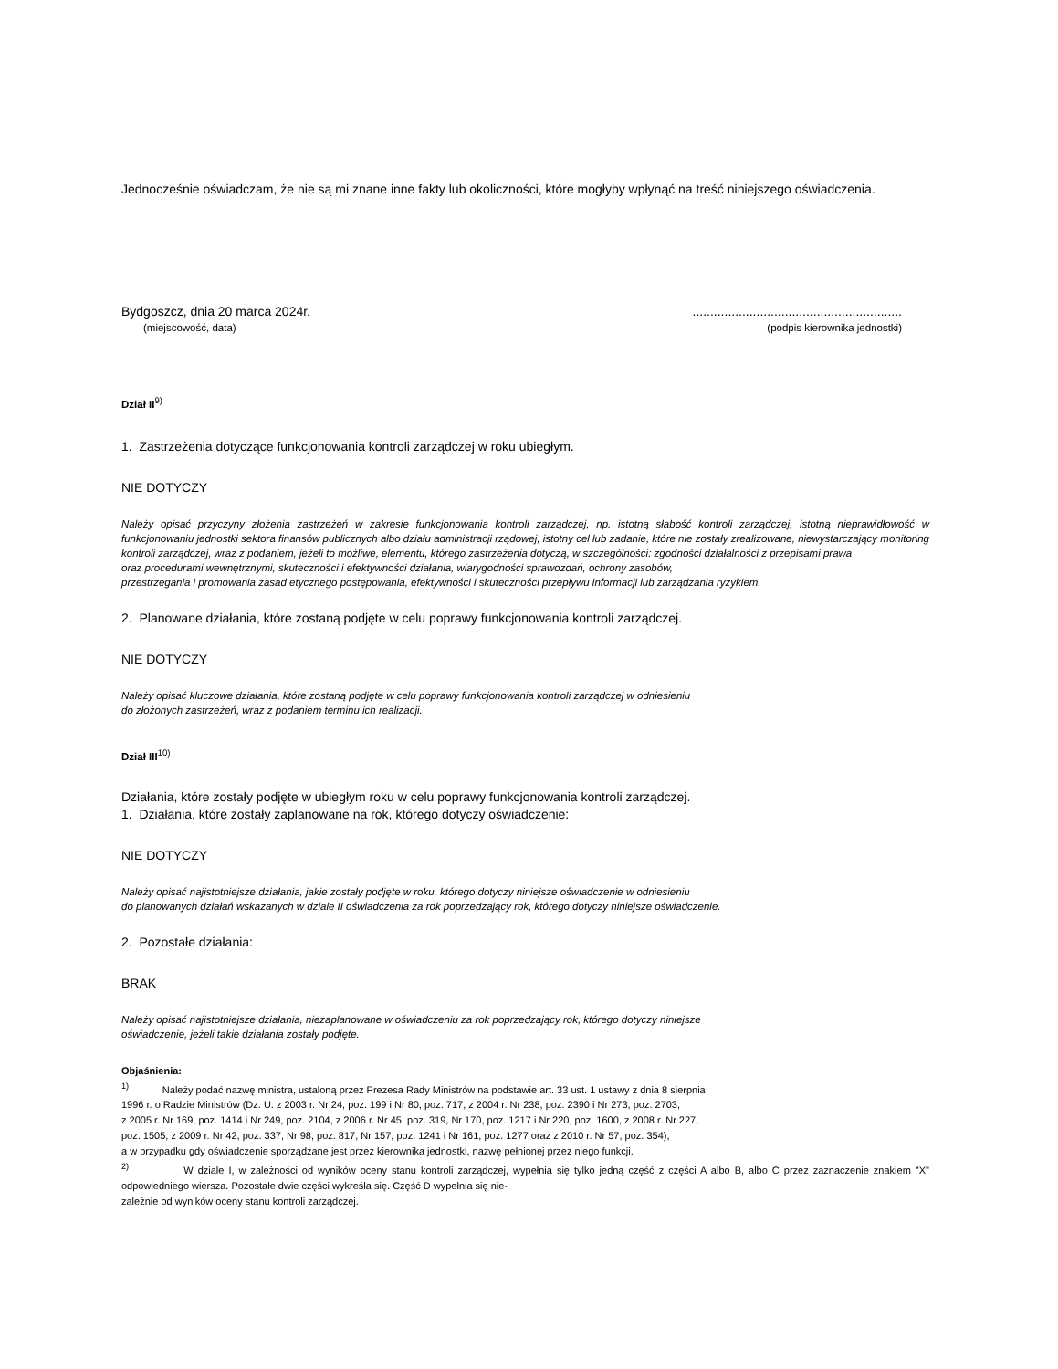Jednocześnie oświadczam, że nie są mi znane inne fakty lub okoliczności, które mogłyby wpłynąć na treść niniejszego oświadczenia.
Bydgoszcz, dnia 20 marca 2024r.
(miejscowość, data)
...........................................................
(podpis kierownika jednostki)
Dział II<sup>9)</sup>
1. Zastrzeżenia dotyczące funkcjonowania kontroli zarządczej w roku ubiegłym.
NIE DOTYCZY
Należy opisać przyczyny złożenia zastrzeżeń w zakresie funkcjonowania kontroli zarządczej, np. istotną słabość kontroli zarządczej, istotną nieprawidłowość w funkcjonowaniu jednostki sektora finansów publicznych albo działu administracji rządowej, istotny cel lub zadanie, które nie zostały zrealizowane, niewystarczający monitoring kontroli zarządczej, wraz z podaniem, jeżeli to możliwe, elementu, którego zastrzeżenia dotyczą, w szczególności: zgodności działalności z przepisami prawa
oraz procedurami wewnętrznymi, skuteczności i efektywności działania, wiarygodności sprawozdań, ochrony zasobów,
przestrzegania i promowania zasad etycznego postępowania, efektywności i skuteczności przepływu informacji lub zarządzania ryzykiem.
2. Planowane działania, które zostaną podjęte w celu poprawy funkcjonowania kontroli zarządczej.
NIE DOTYCZY
Należy opisać kluczowe działania, które zostaną podjęte w celu poprawy funkcjonowania kontroli zarządczej w odniesieniu
do złożonych zastrzeżeń, wraz z podaniem terminu ich realizacji.
Dział III<sup>10)</sup>
Działania, które zostały podjęte w ubiegłym roku w celu poprawy funkcjonowania kontroli zarządczej.
1. Działania, które zostały zaplanowane na rok, którego dotyczy oświadczenie:
NIE DOTYCZY
Należy opisać najistotniejsze działania, jakie zostały podjęte w roku, którego dotyczy niniejsze oświadczenie w odniesieniu
do planowanych działań wskazanych w dziale II oświadczenia za rok poprzedzający rok, którego dotyczy niniejsze oświadczenie.
2. Pozostałe działania:
BRAK
Należy opisać najistotniejsze działania, niezaplanowane w oświadczeniu za rok poprzedzający rok, którego dotyczy niniejsze
oświadczenie, jeżeli takie działania zostały podjęte.
Objaśnienia:
<sup>1)</sup> Należy podać nazwę ministra, ustaloną przez Prezesa Rady Ministrów na podstawie art. 33 ust. 1 ustawy z dnia 8 sierpnia
1996 r. o Radzie Ministrów (Dz. U. z 2003 r. Nr 24, poz. 199 i Nr 80, poz. 717, z 2004 r. Nr 238, poz. 2390 i Nr 273, poz. 2703,
z 2005 r. Nr 169, poz. 1414 i Nr 249, poz. 2104, z 2006 r. Nr 45, poz. 319, Nr 170, poz. 1217 i Nr 220, poz. 1600, z 2008 r. Nr 227,
poz. 1505, z 2009 r. Nr 42, poz. 337, Nr 98, poz. 817, Nr 157, poz. 1241 i Nr 161, poz. 1277 oraz z 2010 r. Nr 57, poz. 354),
a w przypadku gdy oświadczenie sporządzane jest przez kierownika jednostki, nazwę pełnionej przez niego funkcji.
<sup>2)</sup> W dziale I, w zależności od wyników oceny stanu kontroli zarządczej, wypełnia się tylko jedną część z części A albo B, albo C przez zaznaczenie znakiem "X" odpowiedniego wiersza. Pozostałe dwie części wykreśla się. Część D wypełnia się nie-
zależnie od wyników oceny stanu kontroli zarządczej.